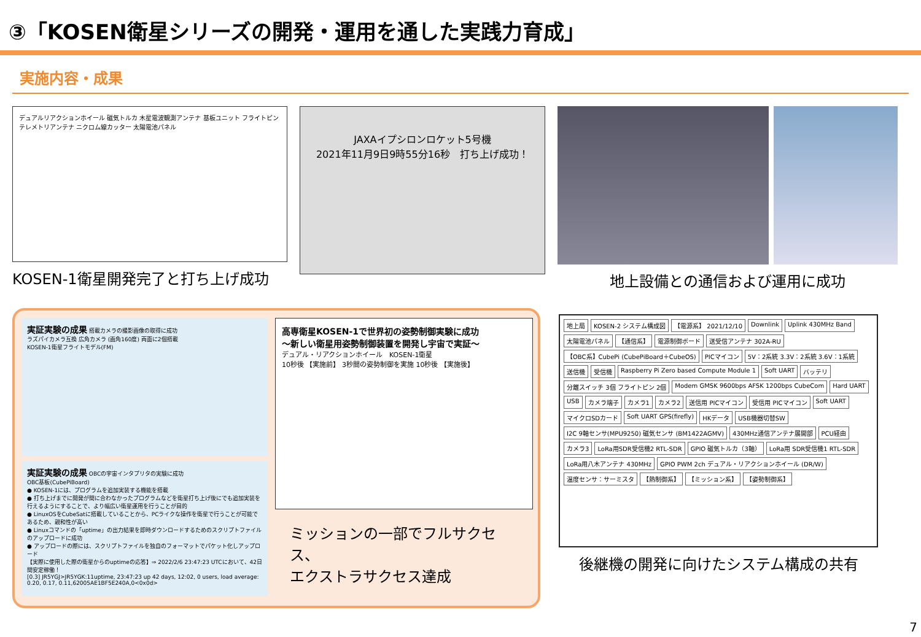③「KOSEN衛星シリーズの開発・運用を通した実践力育成」
実施内容・成果
デュアルリアクションホイール 磁気トルカ 木星電波観測アンテナ 基板ユニット フライトピン テレメトリアンテナ ニクロム線カッター 太陽電池パネル
KOSEN-1衛星開発完了と打ち上げ成功
JAXAイプシロンロケット5号機
2021年11月9日9時55分16秒　打ち上げ成功！
地上設備との通信および運用に成功
実証実験の成果 搭載カメラの撮影画像の取得に成功
ラズパイカメラ互換 広角カメラ (画角160度) 両面に2個搭載
KOSEN-1衛星フライトモデル(FM)
実証実験の成果 OBCの宇宙インタプリタの実験に成功
OBC基板(CubePiBoard)
● KOSEN-1には、プログラムを追加実装する機能を搭載
● 打ち上げまでに開発が間に合わなかったプログラムなどを衛星打ち上げ後にでも追加実装を行えるようにすることで、より幅広い衛星運用を行うことが目的
● LinuxOSをCubeSatに搭載していることから、PCライクな操作を衛星で行うことが可能であるため、親和性が高い
● Linuxコマンドの「uptime」の出力結果を即時ダウンロードするためのスクリプトファイルのアップロードに成功
● アップロードの際には、スクリプトファイルを独自のフォーマットでパケット化しアップロード
【実際に使用した際の衛星からのuptimeの応答】⇒ 2022/2/6 23:47:23 UTCにおいて、42日間安定稼働！
[0.3] JR5YGJ>JR5YGK:11uptime, 23:47:23 up 42 days, 12:02, 0 users, load average: 0.20, 0.17, 0.11,62005AE1BF5E240A,0<0x0d>
高専衛星KOSEN-1で世界初の姿勢制御実験に成功
～新しい衛星用姿勢制御装置を開発し宇宙で実証～
デュアル・リアクションホイール　KOSEN-1衛星
10秒後 【実施前】 3秒間の姿勢制御を実施 10秒後 【実施後】
ミッションの一部でフルサクセス、
エクストラサクセス達成
地上局
KOSEN-2 システム構成図
【電源系】 2021/12/10
Downlink
Uplink 430MHz Band
太陽電池パネル
【通信系】
電源制御ボード
送受信アンテナ 302A-RU
【OBC系】CubePi (CubePiBoard＋CubeOS)
PICマイコン
5V：2系統 3.3V：2系統 3.6V：1系統
送信機
受信機
Raspberry Pi Zero based Compute Module 1
Soft UART
バッテリ
分離スイッチ 3個 フライトピン 2個
Modem GMSK 9600bps AFSK 1200bps CubeCom
Hard UART
USB
カメラ端子
カメラ1
カメラ2
送信用 PICマイコン
受信用 PICマイコン
Soft UART
マイクロSDカード
Soft UART GPS(firefly)
HKデータ
USB機器切替SW
I2C 9軸センサ(MPU9250) 磁気センサ (BM1422AGMV)
430MHz通信アンテナ展開部
PCU経由
カメラ3
LoRa用SDR受信機2 RTL-SDR
GPIO 磁気トルカ（3軸）
LoRa用 SDR受信機1 RTL-SDR
LoRa用八木アンテナ 430MHz
GPIO PWM 2ch デュアル・リアクションホイール (DR/W)
温度センサ：サーミスタ
【熱制御系】
【ミッション系】
【姿勢制御系】
後継機の開発に向けたシステム構成の共有
7